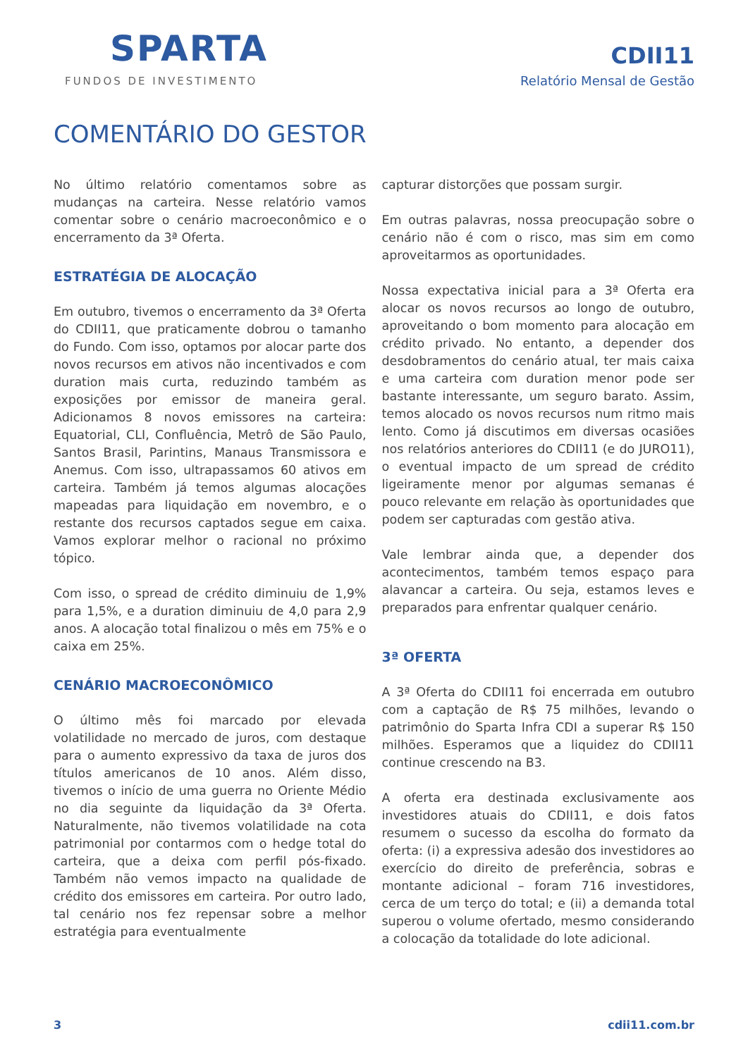SPARTA
FUNDOS DE INVESTIMENTO
CDII11
Relatório Mensal de Gestão
COMENTÁRIO DO GESTOR
No último relatório comentamos sobre as mudanças na carteira. Nesse relatório vamos comentar sobre o cenário macroeconômico e o encerramento da 3ª Oferta.
ESTRATÉGIA DE ALOCAÇÃO
Em outubro, tivemos o encerramento da 3ª Oferta do CDII11, que praticamente dobrou o tamanho do Fundo. Com isso, optamos por alocar parte dos novos recursos em ativos não incentivados e com duration mais curta, reduzindo também as exposições por emissor de maneira geral. Adicionamos 8 novos emissores na carteira: Equatorial, CLI, Confluência, Metrô de São Paulo, Santos Brasil, Parintins, Manaus Transmissora e Anemus. Com isso, ultrapassamos 60 ativos em carteira. Também já temos algumas alocações mapeadas para liquidação em novembro, e o restante dos recursos captados segue em caixa. Vamos explorar melhor o racional no próximo tópico.
Com isso, o spread de crédito diminuiu de 1,9% para 1,5%, e a duration diminuiu de 4,0 para 2,9 anos. A alocação total finalizou o mês em 75% e o caixa em 25%.
CENÁRIO MACROECONÔMICO
O último mês foi marcado por elevada volatilidade no mercado de juros, com destaque para o aumento expressivo da taxa de juros dos títulos americanos de 10 anos. Além disso, tivemos o início de uma guerra no Oriente Médio no dia seguinte da liquidação da 3ª Oferta. Naturalmente, não tivemos volatilidade na cota patrimonial por contarmos com o hedge total do carteira, que a deixa com perfil pós-fixado. Também não vemos impacto na qualidade de crédito dos emissores em carteira. Por outro lado, tal cenário nos fez repensar sobre a melhor estratégia para eventualmente
capturar distorções que possam surgir.
Em outras palavras, nossa preocupação sobre o cenário não é com o risco, mas sim em como aproveitarmos as oportunidades.
Nossa expectativa inicial para a 3ª Oferta era alocar os novos recursos ao longo de outubro, aproveitando o bom momento para alocação em crédito privado. No entanto, a depender dos desdobramentos do cenário atual, ter mais caixa e uma carteira com duration menor pode ser bastante interessante, um seguro barato. Assim, temos alocado os novos recursos num ritmo mais lento. Como já discutimos em diversas ocasiões nos relatórios anteriores do CDII11 (e do JURO11), o eventual impacto de um spread de crédito ligeiramente menor por algumas semanas é pouco relevante em relação às oportunidades que podem ser capturadas com gestão ativa.
Vale lembrar ainda que, a depender dos acontecimentos, também temos espaço para alavancar a carteira. Ou seja, estamos leves e preparados para enfrentar qualquer cenário.
3ª OFERTA
A 3ª Oferta do CDII11 foi encerrada em outubro com a captação de R$ 75 milhões, levando o patrimônio do Sparta Infra CDI a superar R$ 150 milhões. Esperamos que a liquidez do CDII11 continue crescendo na B3.
A oferta era destinada exclusivamente aos investidores atuais do CDII11, e dois fatos resumem o sucesso da escolha do formato da oferta: (i) a expressiva adesão dos investidores ao exercício do direito de preferência, sobras e montante adicional – foram 716 investidores, cerca de um terço do total; e (ii) a demanda total superou o volume ofertado, mesmo considerando a colocação da totalidade do lote adicional.
3 cdii11.com.br